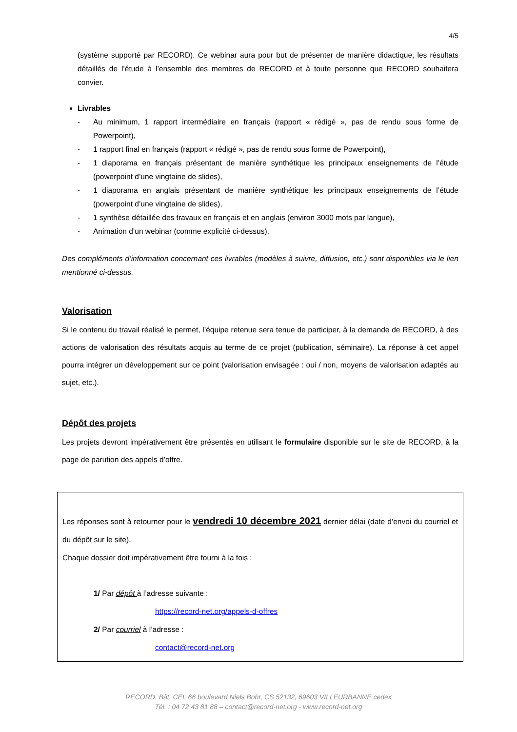4/5
(système supporté par RECORD). Ce webinar aura pour but de présenter de manière didactique, les résultats détaillés de l’étude à l’ensemble des membres de RECORD et à toute personne que RECORD souhaitera convier.
Livrables
- Au minimum, 1 rapport intermédiaire en français (rapport « rédigé », pas de rendu sous forme de Powerpoint),
- 1 rapport final en français (rapport « rédigé », pas de rendu sous forme de Powerpoint),
- 1 diaporama en français présentant de manière synthétique les principaux enseignements de l’étude (powerpoint d’une vingtaine de slides),
- 1 diaporama en anglais présentant de manière synthétique les principaux enseignements de l’étude (powerpoint d’une vingtaine de slides),
- 1 synthèse détaillée des travaux en français et en anglais (environ 3000 mots par langue),
- Animation d’un webinar (comme explicité ci-dessus).
Des compléments d’information concernant ces livrables (modèles à suivre, diffusion, etc.) sont disponibles via le lien mentionné ci-dessus.
Valorisation
Si le contenu du travail réalisé le permet, l’équipe retenue sera tenue de participer, à la demande de RECORD, à des actions de valorisation des résultats acquis au terme de ce projet (publication, séminaire). La réponse à cet appel pourra intégrer un développement sur ce point (valorisation envisagée : oui / non, moyens de valorisation adaptés au sujet, etc.).
Dépôt des projets
Les projets devront impérativement être présentés en utilisant le formulaire disponible sur le site de RECORD, à la page de parution des appels d’offre.
Les réponses sont à retourner pour le vendredi 10 décembre 2021 dernier délai (date d’envoi du courriel et du dépôt sur le site).
Chaque dossier doit impérativement être fourni à la fois :
1/ Par dépôt à l’adresse suivante :
https://record-net.org/appels-d-offres
2/ Par courriel à l’adresse :
contact@record-net.org
RECORD, Bât. CEI, 66 boulevard Niels Bohr, CS 52132, 69603 VILLEURBANNE cedex
Tél. : 04 72 43 81 88 – contact@record-net.org - www.record-net.org